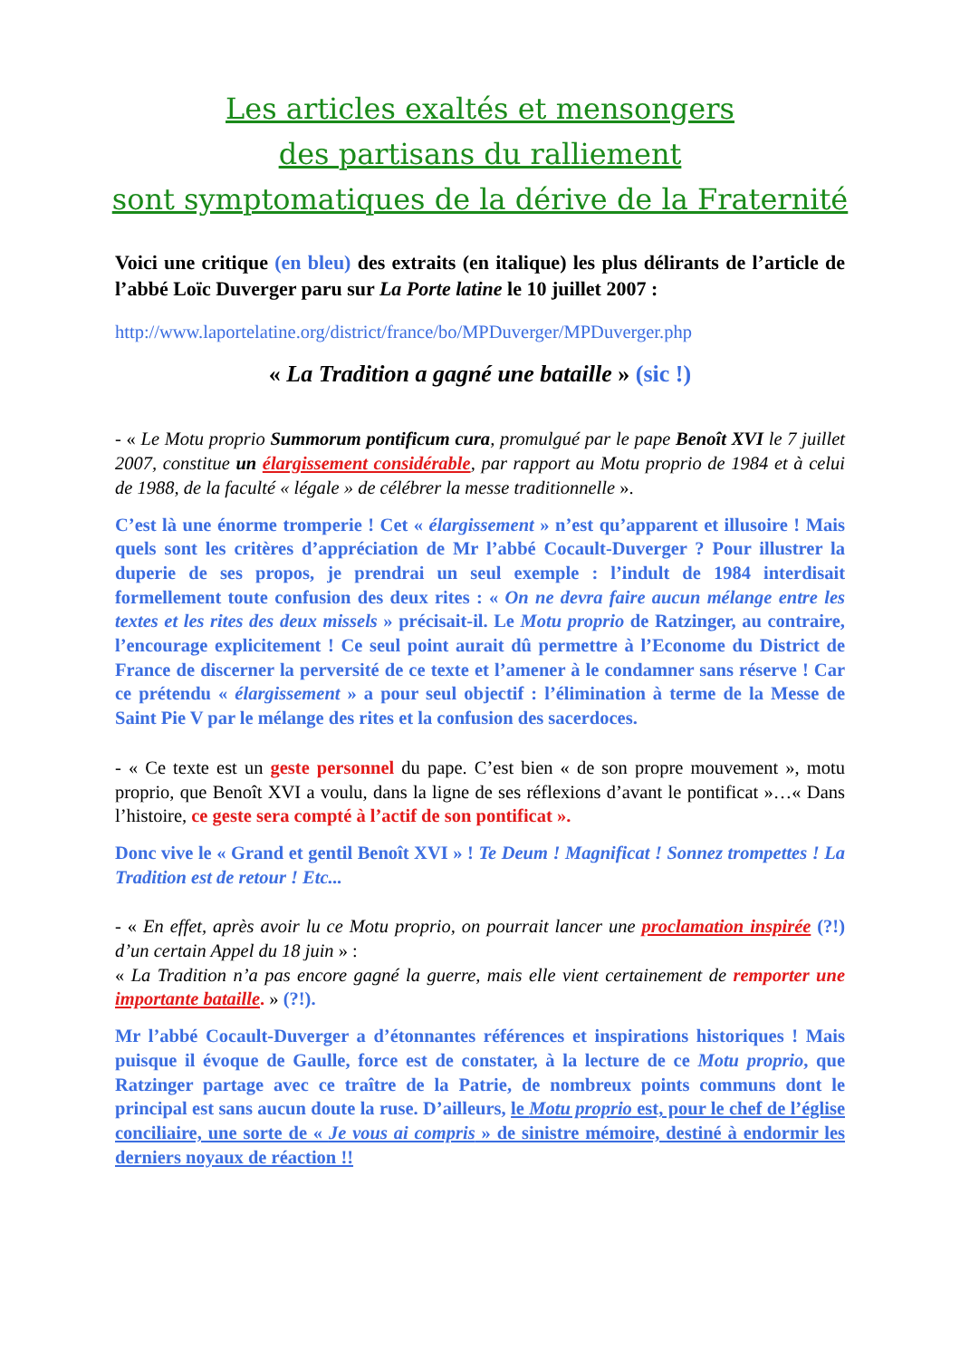Les articles exaltés et mensongers
des partisans du ralliement
sont symptomatiques de la dérive de la Fraternité
Voici une critique (en bleu) des extraits (en italique) les plus délirants de l’article de l’abbé Loïc Duverger paru sur La Porte latine le 10 juillet 2007 :
http://www.laportelatine.org/district/france/bo/MPDuverger/MPDuverger.php
« La Tradition a gagné une bataille » (sic !)
- « Le Motu proprio Summorum pontificum cura, promulgué par le pape Benoît XVI le 7 juillet 2007, constitue un élargissement considérable, par rapport au Motu proprio de 1984 et à celui de 1988, de la faculté « légale » de célébrer la messe traditionnelle ».
C’est là une énorme tromperie ! Cet « élargissement » n’est qu’apparent et illusoire ! Mais quels sont les critères d’appréciation de Mr l’abbé Cocault-Duverger ? Pour illustrer la duperie de ses propos, je prendrai un seul exemple : l’indult de 1984 interdisait formellement toute confusion des deux rites : « On ne devra faire aucun mélange entre les textes et les rites des deux missels » précisait-il. Le Motu proprio de Ratzinger, au contraire, l’encourage explicitement ! Ce seul point aurait dû permettre à l’Econome du District de France de discerner la perversité de ce texte et l’amener à le condamner sans réserve ! Car ce prétendu « élargissement » a pour seul objectif : l’élimination à terme de la Messe de Saint Pie V par le mélange des rites et la confusion des sacerdoces.
- « Ce texte est un geste personnel du pape. C’est bien « de son propre mouvement », motu proprio, que Benoît XVI a voulu, dans la ligne de ses réflexions d’avant le pontificat »…« Dans l’histoire, ce geste sera compté à l’actif de son pontificat ».
Donc vive le « Grand et gentil Benoît XVI » ! Te Deum ! Magnificat ! Sonnez trompettes ! La Tradition est de retour ! Etc...
- « En effet, après avoir lu ce Motu proprio, on pourrait lancer une proclamation inspirée (?!) d’un certain Appel du 18 juin » :
« La Tradition n’a pas encore gagné la guerre, mais elle vient certainement de remporter une importante bataille. » (?!).
Mr l’abbé Cocault-Duverger a d’étonnantes références et inspirations historiques ! Mais puisque il évoque de Gaulle, force est de constater, à la lecture de ce Motu proprio, que Ratzinger partage avec ce traître de la Patrie, de nombreux points communs dont le principal est sans aucun doute la ruse. D’ailleurs, le Motu proprio est, pour le chef de l’église conciliaire, une sorte de « Je vous ai compris » de sinistre mémoire, destiné à endormir les derniers noyaux de réaction !!